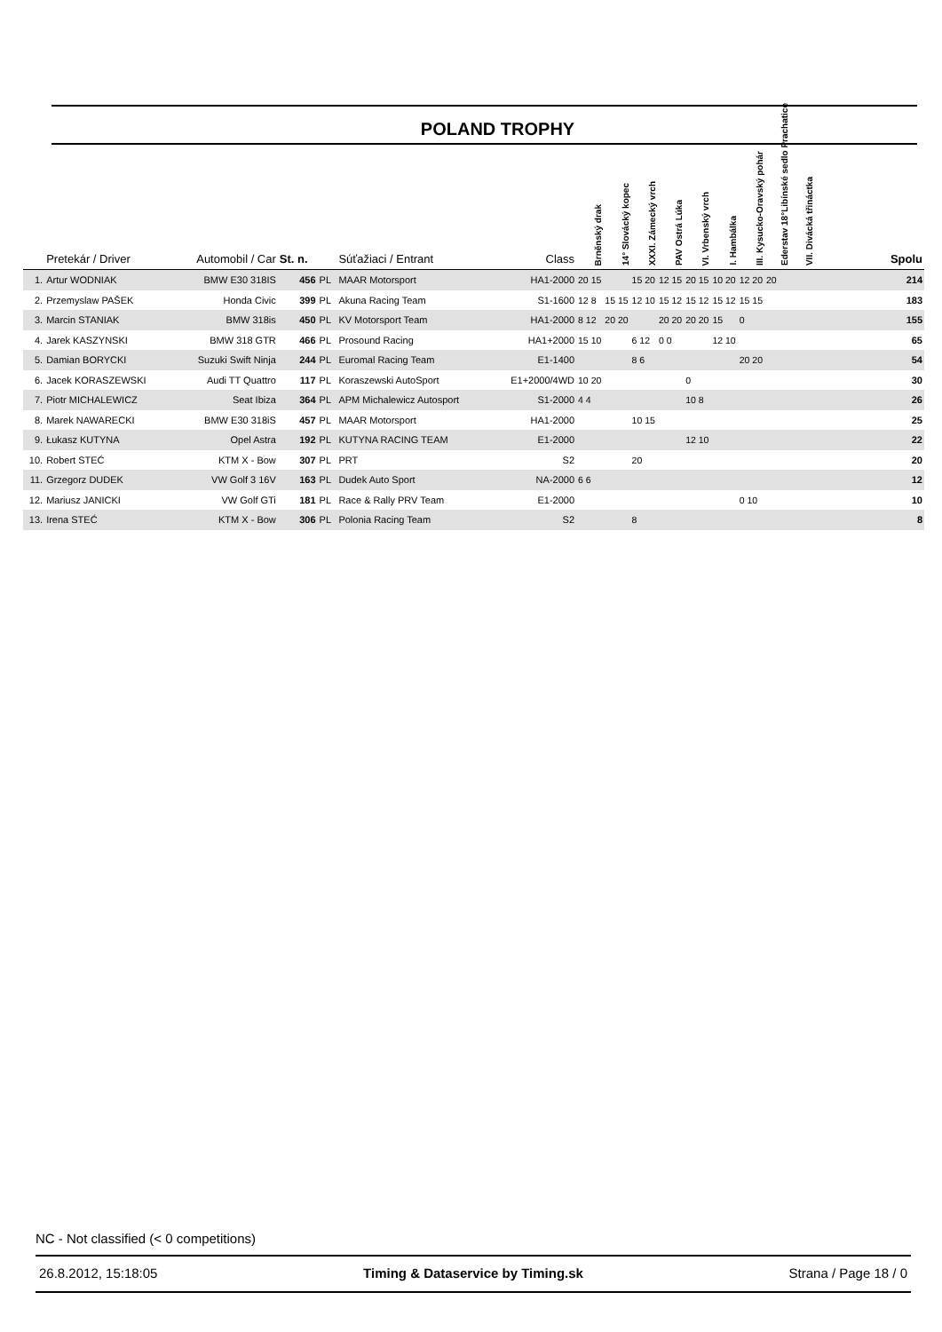POLAND TROPHY
| | Pretekár / Driver | Automobil / Car | St. n. | | Súťažiaci / Entrant | Class | Brněnský drak | 14° Slovácký kopec | XXXI. Zámecký vrch | PAV Ostrá Lúka | VI. Vrbenský vrch | I. Hambálka | III. Kysucko-Oravský pohár | Ederstav 18°Libínské sedlo Prachatice | VII. Divácká třináctka | Spolu |
| --- | --- | --- | --- | --- | --- | --- | --- | --- | --- | --- | --- | --- | --- | --- | --- | --- |
| 1. | Artur WODNIAK | BMW E30 318IS | 456 | PL | MAAR Motorsport | HA1-2000 | 20 15 | | 15 20 | 12 15 | 20 15 | 10 20 | 12 20 | 20 | | 214 |
| 2. | Przemyslaw PAŠEK | Honda Civic | 399 | PL | Akuna Racing Team | S1-1600 | 12 8 | 15 15 | 12 10 | 15 12 | 15 12 | 15 12 | 15 15 | | | 183 |
| 3. | Marcin STANIAK | BMW 318is | 450 | PL | KV Motorsport Team | HA1-2000 | 8 12 | 20 20 | | 20 20 | 20 20 | 15 | 0 | | | 155 |
| 4. | Jarek KASZYNSKI | BMW 318 GTR | 466 | PL | Prosound Racing | HA1+2000 | 15 10 | | 6 12 | 0 0 | | 12 10 | | | | 65 |
| 5. | Damian BORYCKI | Suzuki Swift Ninja | 244 | PL | Euromal Racing Team | E1-1400 | | | 8 6 | | | | 20 20 | | | 54 |
| 6. | Jacek KORASZEWSKI | Audi TT Quattro | 117 | PL | Koraszewski AutoSport | E1+2000/4WD | 10 20 | | | | 0 | | | | | 30 |
| 7. | Piotr MICHALEWICZ | Seat Ibiza | 364 | PL | APM Michalewicz Autosport | S1-2000 | 4 4 | | | | 10 8 | | | | | 26 |
| 8. | Marek NAWARECKI | BMW E30 318iS | 457 | PL | MAAR Motorsport | HA1-2000 | | | 10 15 | | | | | | | 25 |
| 9. | Łukasz KUTYNA | Opel Astra | 192 | PL | KUTYNA RACING TEAM | E1-2000 | | | | | 12 10 | | | | | 22 |
| 10. | Robert STEĆ | KTM X - Bow | 307 | PL | PRT | S2 | | | 20 | | | | | | | 20 |
| 11. | Grzegorz DUDEK | VW Golf 3 16V | 163 | PL | Dudek Auto Sport | NA-2000 | 6 6 | | | | | | | | | 12 |
| 12. | Mariusz JANICKI | VW Golf GTi | 181 | PL | Race & Rally PRV Team | E1-2000 | | | | | | | 0 10 | | | 10 |
| 13. | Irena STEĆ | KTM X - Bow | 306 | PL | Polonia Racing Team | S2 | | | 8 | | | | | | | 8 |
NC - Not classified (< 0 competitions)
26.8.2012, 15:18:05 Timing & Dataservice by Timing.sk Strana / Page 18 / 0